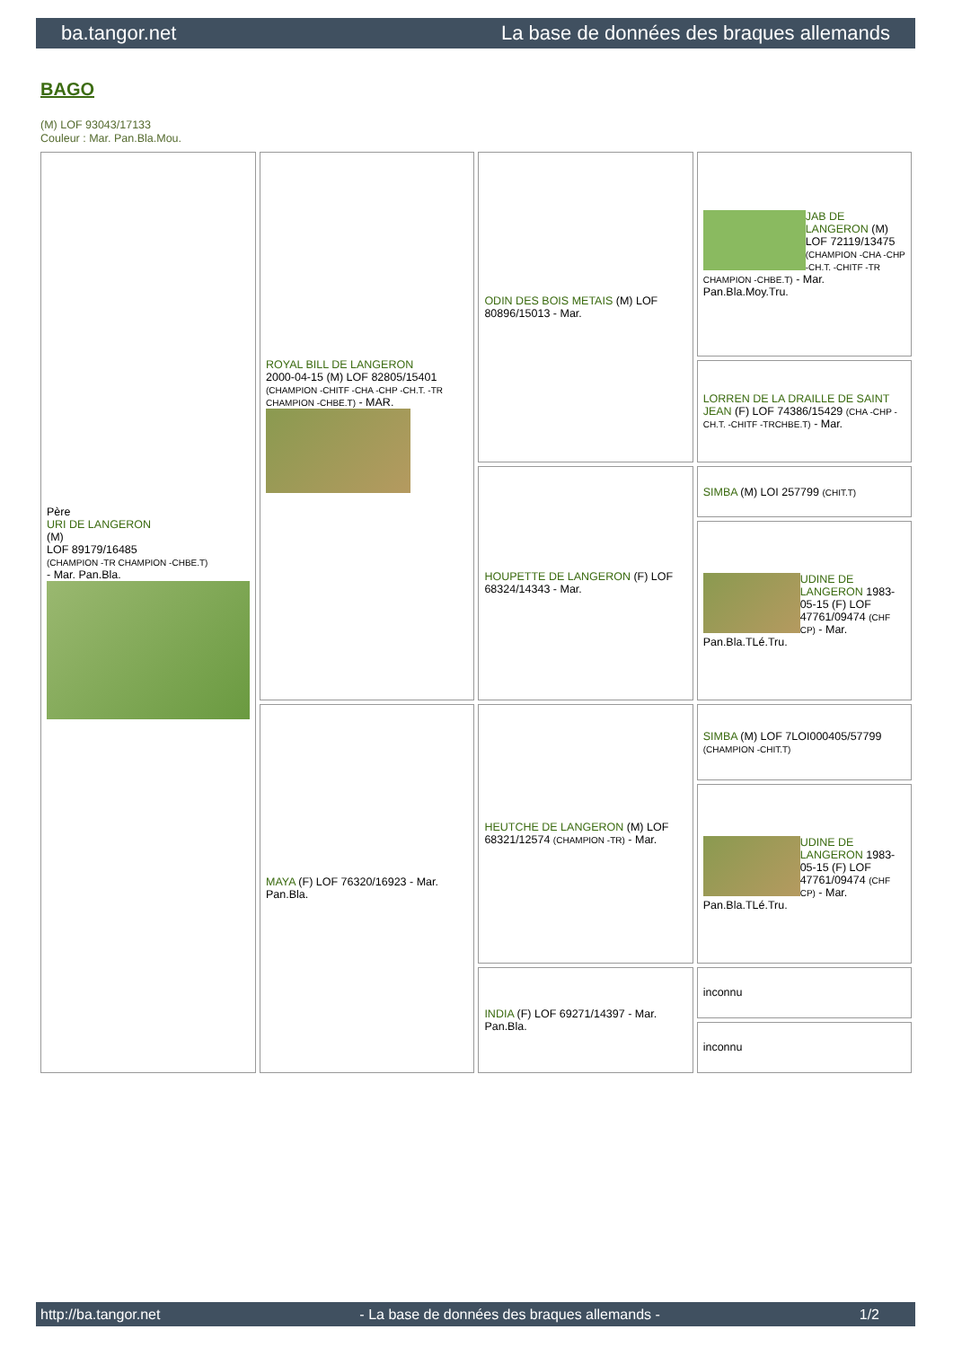ba.tangor.net La base de données des braques allemands
BAGO
(M) LOF 93043/17133
Couleur : Mar. Pan.Bla.Mou.
| Père URI DE LANGERON (M) LOF 89179/16485 (CHAMPION -TR CHAMPION -CHBE.T) - Mar. Pan.Bla. | ROYAL BILL DE LANGERON 2000-04-15 (M) LOF 82805/15401 (CHAMPION -CHITF -CHA -CHP -CH.T. -TR CHAMPION -CHBE.T) - MAR. | ODIN DES BOIS METAIS (M) LOF 80896/15013 - Mar. | JAB DE LANGERON (M) LOF 72119/13475 (CHAMPION -CHA -CHP -CH.T. -CHITF -TR CHAMPION -CHBE.T) - Mar. Pan.Bla.Moy.Tru. |
| | | | LORREN DE LA DRAILLE DE SAINT JEAN (F) LOF 74386/15429 (CHA -CHP -CH.T. -CHITF -TRCHBE.T) - Mar. |
| | | HOUPETTE DE LANGERON (F) LOF 68324/14343 - Mar. | SIMBA (M) LOI 257799 (CHIT.T) |
| | | | UDINE DE LANGERON 1983-05-15 (F) LOF 47761/09474 (CHF CP) - Mar. Pan.Bla.TLé.Tru. |
| | MAYA (F) LOF 76320/16923 - Mar. Pan.Bla. | HEUTCHE DE LANGERON (M) LOF 68321/12574 (CHAMPION -TR) - Mar. | SIMBA (M) LOF 7LOI000405/57799 (CHAMPION -CHIT.T) |
| | | | UDINE DE LANGERON 1983-05-15 (F) LOF 47761/09474 (CHF CP) - Mar. Pan.Bla.TLé.Tru. |
| | | INDIA (F) LOF 69271/14397 - Mar. Pan.Bla. | inconnu |
| | | | inconnu |
http://ba.tangor.net - La base de données des braques allemands - 1/2